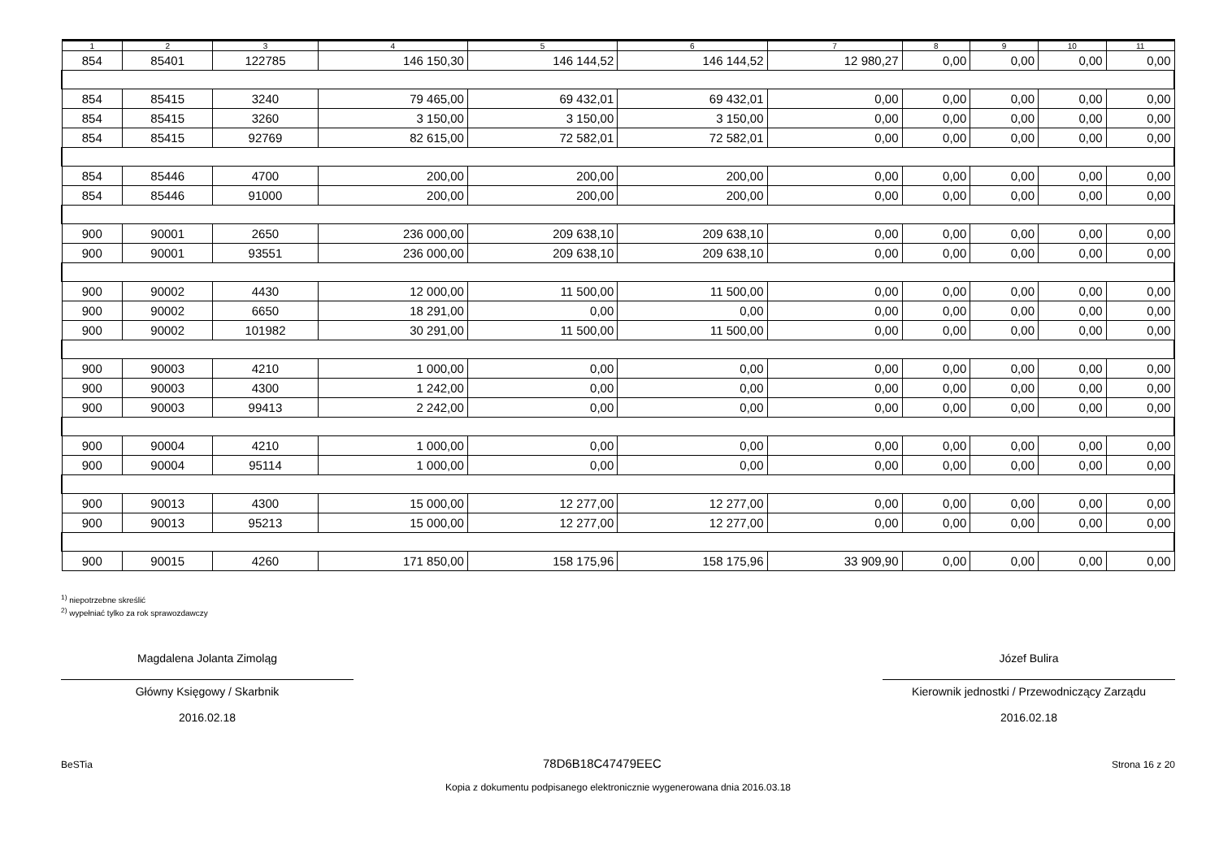| 1 | 2 | 3 | 4 | 5 | 6 | 7 | 8 | 9 | 10 | 11 |
| --- | --- | --- | --- | --- | --- | --- | --- | --- | --- | --- |
| 854 | 85401 | 122785 | 146 150,30 | 146 144,52 | 146 144,52 | 12 980,27 | 0,00 | 0,00 | 0,00 | 0,00 |
| 854 | 85415 | 3240 | 79 465,00 | 69 432,01 | 69 432,01 | 0,00 | 0,00 | 0,00 | 0,00 | 0,00 |
| 854 | 85415 | 3260 | 3 150,00 | 3 150,00 | 3 150,00 | 0,00 | 0,00 | 0,00 | 0,00 | 0,00 |
| 854 | 85415 | 92769 | 82 615,00 | 72 582,01 | 72 582,01 | 0,00 | 0,00 | 0,00 | 0,00 | 0,00 |
| 854 | 85446 | 4700 | 200,00 | 200,00 | 200,00 | 0,00 | 0,00 | 0,00 | 0,00 | 0,00 |
| 854 | 85446 | 91000 | 200,00 | 200,00 | 200,00 | 0,00 | 0,00 | 0,00 | 0,00 | 0,00 |
| 900 | 90001 | 2650 | 236 000,00 | 209 638,10 | 209 638,10 | 0,00 | 0,00 | 0,00 | 0,00 | 0,00 |
| 900 | 90001 | 93551 | 236 000,00 | 209 638,10 | 209 638,10 | 0,00 | 0,00 | 0,00 | 0,00 | 0,00 |
| 900 | 90002 | 4430 | 12 000,00 | 11 500,00 | 11 500,00 | 0,00 | 0,00 | 0,00 | 0,00 | 0,00 |
| 900 | 90002 | 6650 | 18 291,00 | 0,00 | 0,00 | 0,00 | 0,00 | 0,00 | 0,00 | 0,00 |
| 900 | 90002 | 101982 | 30 291,00 | 11 500,00 | 11 500,00 | 0,00 | 0,00 | 0,00 | 0,00 | 0,00 |
| 900 | 90003 | 4210 | 1 000,00 | 0,00 | 0,00 | 0,00 | 0,00 | 0,00 | 0,00 | 0,00 |
| 900 | 90003 | 4300 | 1 242,00 | 0,00 | 0,00 | 0,00 | 0,00 | 0,00 | 0,00 | 0,00 |
| 900 | 90003 | 99413 | 2 242,00 | 0,00 | 0,00 | 0,00 | 0,00 | 0,00 | 0,00 | 0,00 |
| 900 | 90004 | 4210 | 1 000,00 | 0,00 | 0,00 | 0,00 | 0,00 | 0,00 | 0,00 | 0,00 |
| 900 | 90004 | 95114 | 1 000,00 | 0,00 | 0,00 | 0,00 | 0,00 | 0,00 | 0,00 | 0,00 |
| 900 | 90013 | 4300 | 15 000,00 | 12 277,00 | 12 277,00 | 0,00 | 0,00 | 0,00 | 0,00 | 0,00 |
| 900 | 90013 | 95213 | 15 000,00 | 12 277,00 | 12 277,00 | 0,00 | 0,00 | 0,00 | 0,00 | 0,00 |
| 900 | 90015 | 4260 | 171 850,00 | 158 175,96 | 158 175,96 | 33 909,90 | 0,00 | 0,00 | 0,00 | 0,00 |
<sup>1)</sup> niepotrzebne skreślić
<sup>2)</sup> wypełniać tylko za rok sprawozdawczy
Magdalena Jolanta Zimoląg
Główny Księgowy / Skarbnik
2016.02.18
Józef Bulira
Kierownik jednostki / Przewodniczący Zarządu
2016.02.18
BeSTia 78D6B18C47479EEC Strona 16 z 20
Kopia z dokumentu podpisanego elektronicznie wygenerowana dnia 2016.03.18